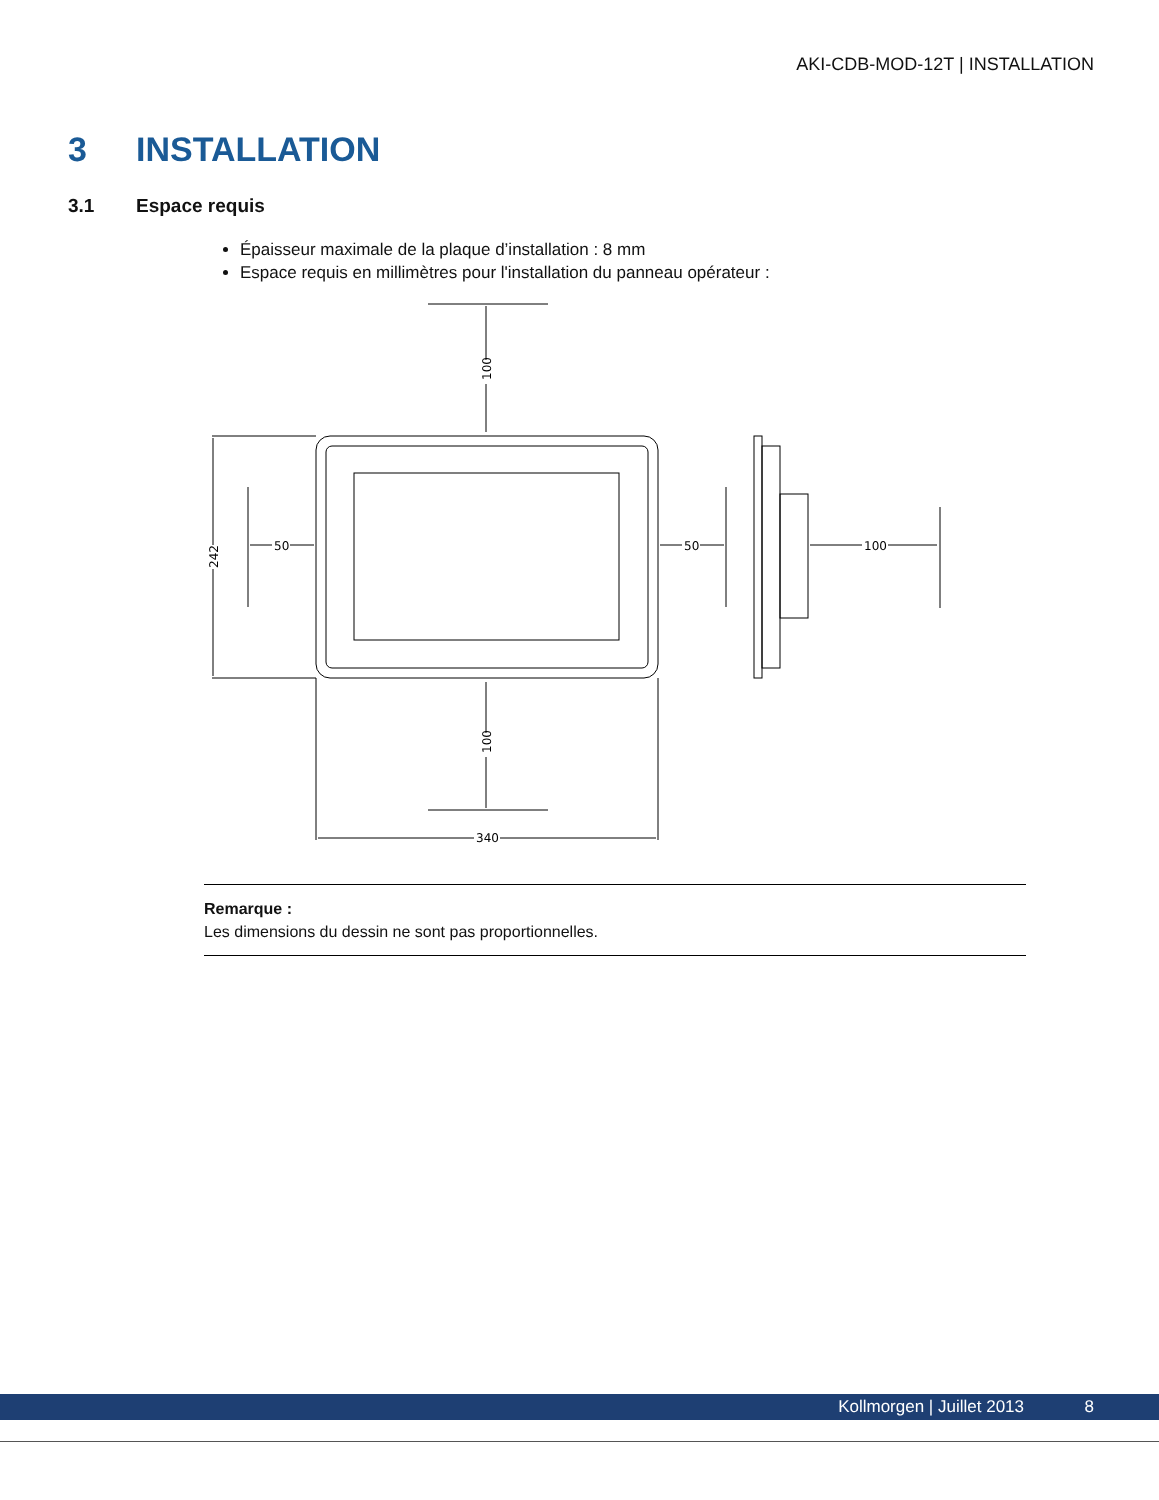AKI-CDB-MOD-12T | INSTALLATION
3 INSTALLATION
3.1 Espace requis
Épaisseur maximale de la plaque d’installation : 8 mm
Espace requis en millimètres pour l'installation du panneau opérateur :
340
50
50
100
100
100
242
Remarque :
Les dimensions du dessin ne sont pas proportionnelles.
Kollmorgen | Juillet 2013 8